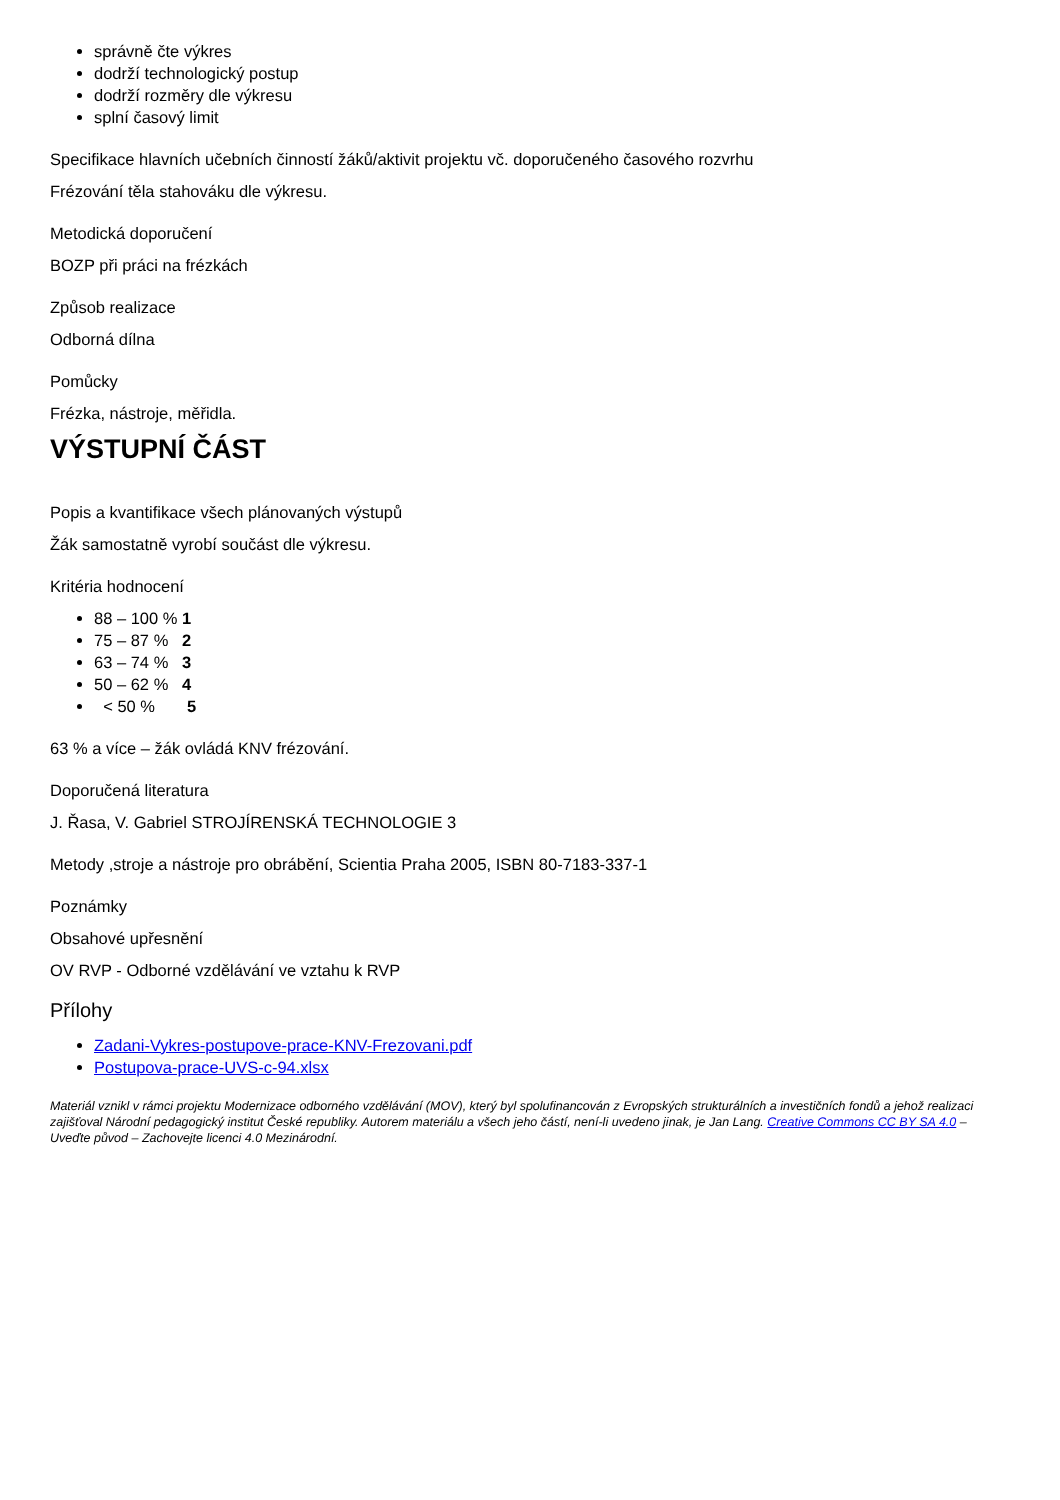správně čte výkres
dodrží technologický postup
dodrží rozměry dle výkresu
splní časový limit
Specifikace hlavních učebních činností žáků/aktivit projektu vč. doporučeného časového rozvrhu
Frézování těla stahováku dle výkresu.
Metodická doporučení
BOZP při práci na frézkách
Způsob realizace
Odborná dílna
Pomůcky
Frézka, nástroje, měřidla.
VÝSTUPNÍ ČÁST
Popis a kvantifikace všech plánovaných výstupů
Žák samostatně vyrobí součást dle výkresu.
Kritéria hodnocení
88 – 100 % 1
75 – 87 % 2
63 – 74 % 3
50 – 62 % 4
< 50 % 5
63 % a více – žák ovládá KNV frézování.
Doporučená literatura
J. Řasa, V. Gabriel STROJÍRENSKÁ TECHNOLOGIE 3
Metody ,stroje a nástroje pro obrábění, Scientia Praha 2005, ISBN 80-7183-337-1
Poznámky
Obsahové upřesnění
OV RVP - Odborné vzdělávání ve vztahu k RVP
Přílohy
Zadani-Vykres-postupove-prace-KNV-Frezovani.pdf
Postupova-prace-UVS-c-94.xlsx
Materiál vznikl v rámci projektu Modernizace odborného vzdělávání (MOV), který byl spolufinancován z Evropských strukturálních a investičních fondů a jehož realizaci zajišťoval Národní pedagogický institut České republiky. Autorem materiálu a všech jeho částí, není-li uvedeno jinak, je Jan Lang. Creative Commons CC BY SA 4.0 – Uveďte původ – Zachovejte licenci 4.0 Mezinárodní.